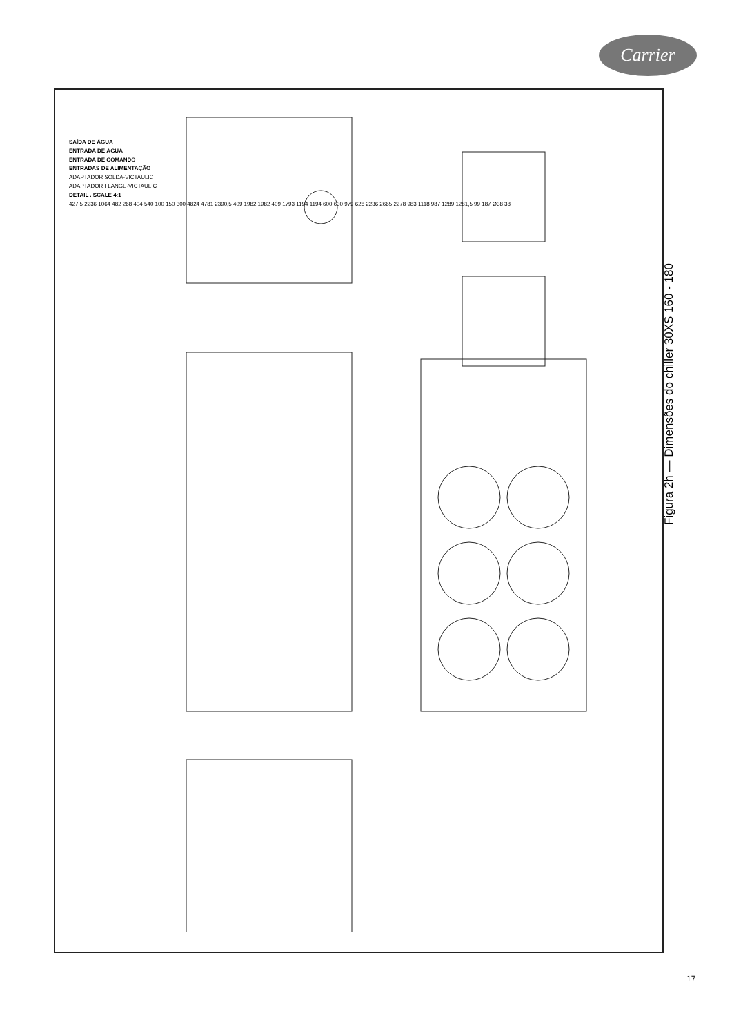Carrier
Figura 2h — Dimensões do chiller 30XS 160 - 180
SAÍDA DE ÁGUA
ENTRADA DE ÁGUA
ENTRADA DE COMANDO
ENTRADAS DE ALIMENTAÇÃO
ADAPTADOR SOLDA-VICTAULIC
ADAPTADOR FLANGE-VICTAULIC
DETAIL . SCALE 4:1
427,5 2236 1064 482 268 404 540 100 150 300 4824 4781 2390,5 409 1982 1982 409 1793 1194 1194 600 630 979 628 2236 2665 2278 983 1118 987 1289 1281,5 99 187 Ø38 38
17